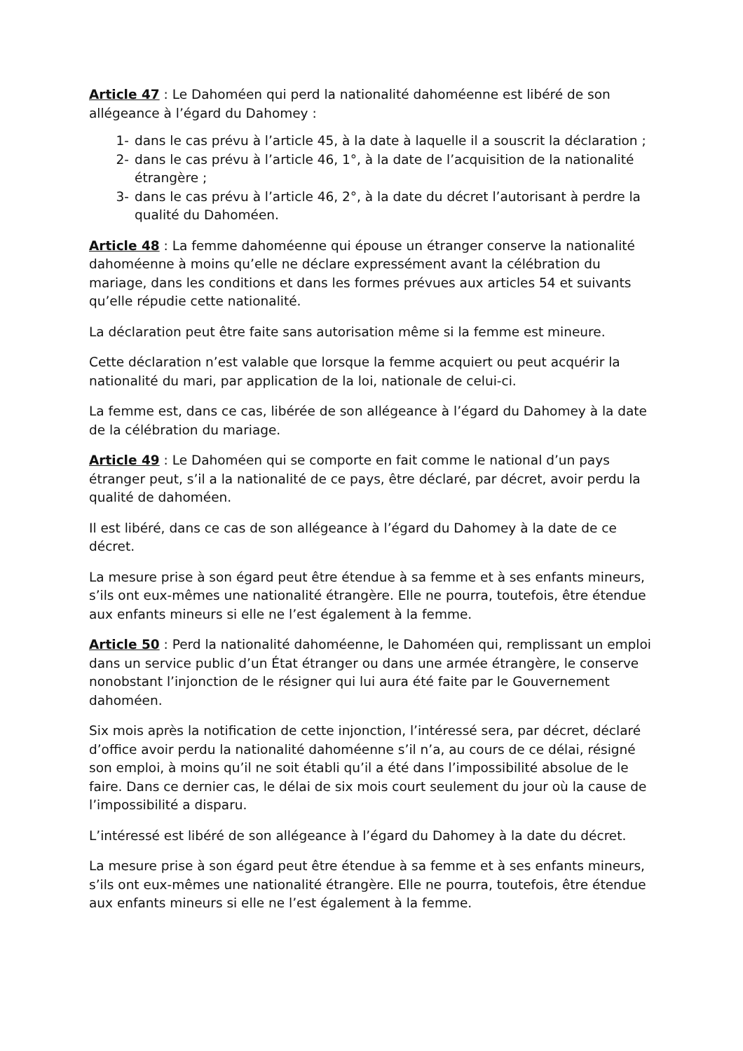Article 47 : Le Dahoméen qui perd la nationalité dahoméenne est libéré de son allégeance à l’égard du Dahomey :
1- dans le cas prévu à l’article 45, à la date à laquelle il a souscrit la déclaration ;
2- dans le cas prévu à l’article 46, 1°, à la date de l’acquisition de la nationalité étrangère ;
3- dans le cas prévu à l’article 46, 2°, à la date du décret l’autorisant à perdre la qualité du Dahoméen.
Article 48 : La femme dahoméenne qui épouse un étranger conserve la nationalité dahoméenne à moins qu’elle ne déclare expressément avant la célébration du mariage, dans les conditions et dans les formes prévues aux articles 54 et suivants qu’elle répudie cette nationalité.
La déclaration peut être faite sans autorisation même si la femme est mineure.
Cette déclaration n’est valable que lorsque la femme acquiert ou peut acquérir la nationalité du mari, par application de la loi, nationale de celui-ci.
La femme est, dans ce cas, libérée de son allégeance à l’égard du Dahomey à la date de la célébration du mariage.
Article 49 : Le Dahoméen qui se comporte en fait comme le national d’un pays étranger peut, s’il a la nationalité de ce pays, être déclaré, par décret, avoir perdu la qualité de dahoméen.
Il est libéré, dans ce cas de son allégeance à l’égard du Dahomey à la date de ce décret.
La mesure prise à son égard peut être étendue à sa femme et à ses enfants mineurs, s’ils ont eux-mêmes une nationalité étrangère. Elle ne pourra, toutefois, être étendue aux enfants mineurs si elle ne l’est également à la femme.
Article 50 : Perd la nationalité dahoméenne, le Dahoméen qui, remplissant un emploi dans un service public d’un État étranger ou dans une armée étrangère, le conserve nonobstant l’injonction de le résigner qui lui aura été faite par le Gouvernement dahoméen.
Six mois après la notification de cette injonction, l’intéressé sera, par décret, déclaré d’office avoir perdu la nationalité dahoméenne s’il n’a, au cours de ce délai, résigné son emploi, à moins qu’il ne soit établi qu’il a été dans l’impossibilité absolue de le faire. Dans ce dernier cas, le délai de six mois court seulement du jour où la cause de l’impossibilité a disparu.
L’intéressé est libéré de son allégeance à l’égard du Dahomey à la date du décret.
La mesure prise à son égard peut être étendue à sa femme et à ses enfants mineurs, s’ils ont eux-mêmes une nationalité étrangère. Elle ne pourra, toutefois, être étendue aux enfants mineurs si elle ne l’est également à la femme.